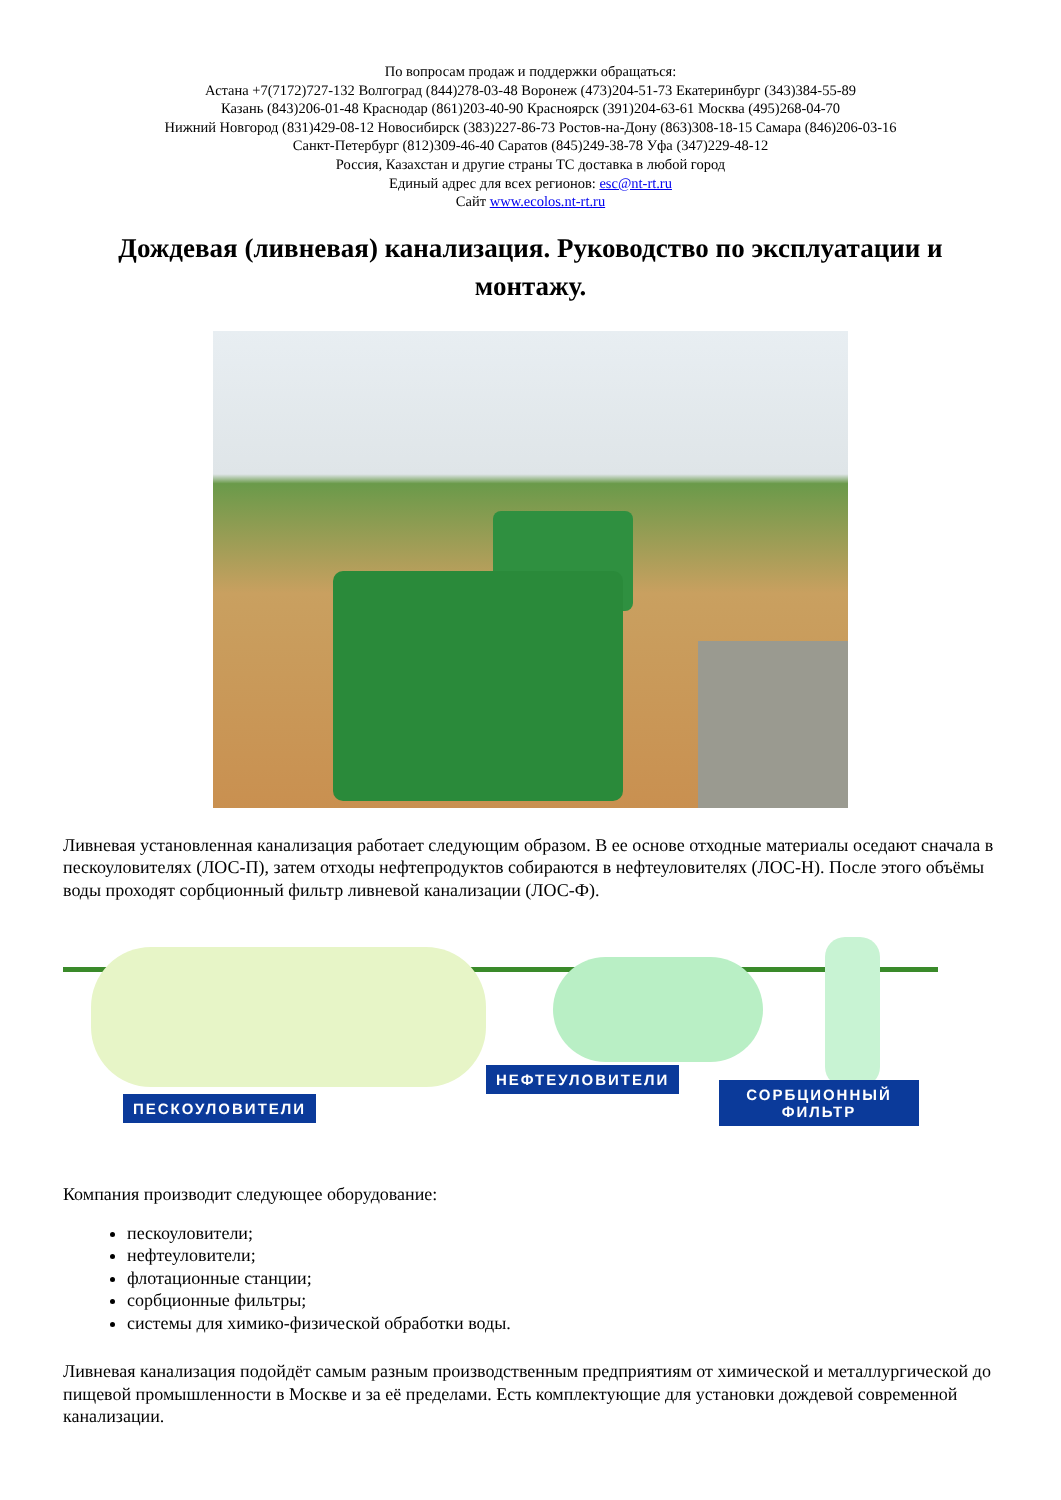По вопросам продаж и поддержки обращаться:
Астана +7(7172)727-132 Волгоград (844)278-03-48 Воронеж (473)204-51-73 Екатеринбург (343)384-55-89
Казань (843)206-01-48 Краснодар (861)203-40-90 Красноярск (391)204-63-61 Москва (495)268-04-70
Нижний Новгород (831)429-08-12 Новосибирск (383)227-86-73 Ростов-на-Дону (863)308-18-15 Самара (846)206-03-16
Санкт-Петербург (812)309-46-40 Саратов (845)249-38-78 Уфа (347)229-48-12
Россия, Казахстан и другие страны ТС доставка в любой город
Единый адрес для всех регионов: esc@nt-rt.ru
Сайт www.ecolos.nt-rt.ru
Дождевая (ливневая) канализация. Руководство по эксплуатации и монтажу.
Ливневая установленная канализация работает следующим образом. В ее основе отходные материалы оседают сначала в пескоуловителях (ЛОС-П), затем отходы нефтепродуктов собираются в нефтеуловителях (ЛОС-Н). После этого объёмы воды проходят сорбционный фильтр ливневой канализации (ЛОС-Ф).
ПЕСКОУЛОВИТЕЛИ
НЕФТЕУЛОВИТЕЛИ
СОРБЦИОННЫЙ
ФИЛЬТР
Компания производит следующее оборудование:
пескоуловители;
нефтеуловители;
флотационные станции;
сорбционные фильтры;
системы для химико-физической обработки воды.
Ливневая канализация подойдёт самым разным производственным предприятиям от химической и металлургической до пищевой промышленности в Москве и за её пределами. Есть комплектующие для установки дождевой современной канализации.